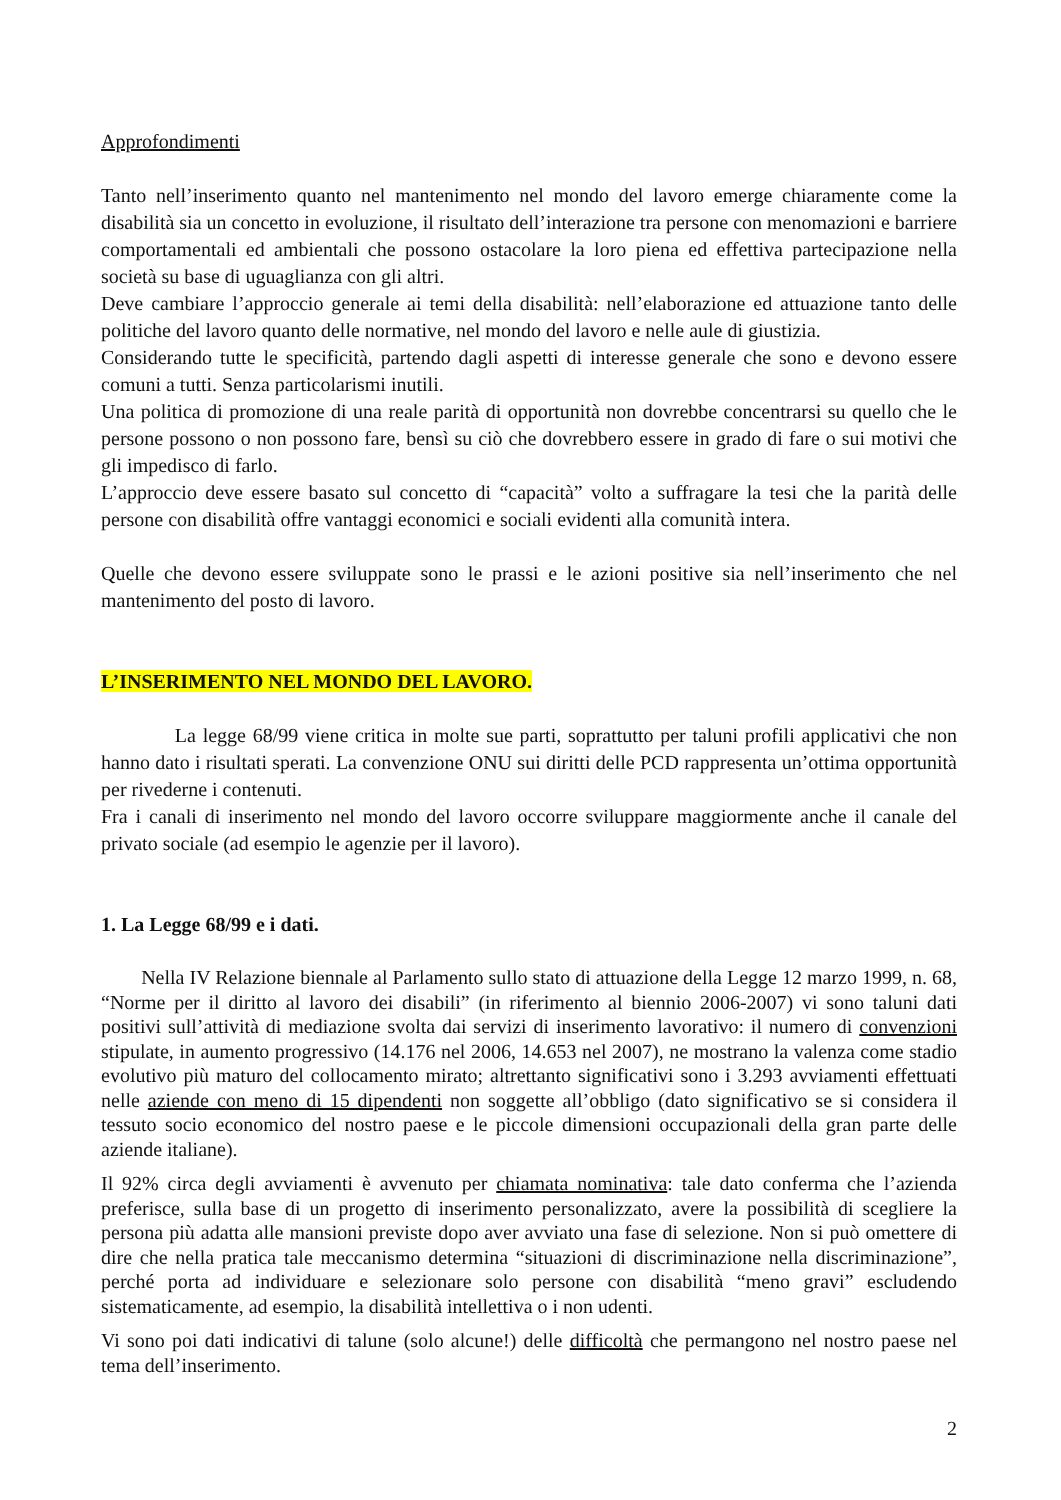Approfondimenti
Tanto nell’inserimento quanto nel mantenimento nel mondo del lavoro emerge chiaramente come la disabilità sia un concetto in evoluzione, il risultato dell’interazione tra persone con menomazioni e barriere comportamentali ed ambientali che possono ostacolare la loro piena ed effettiva partecipazione nella società su base di uguaglianza con gli altri.
Deve cambiare l’approccio generale ai temi della disabilità: nell’elaborazione ed attuazione tanto delle politiche del lavoro quanto delle normative, nel mondo del lavoro e nelle aule di giustizia.
Considerando tutte le specificità, partendo dagli aspetti di interesse generale che sono e devono essere comuni a tutti. Senza particolarismi inutili.
Una politica di promozione di una reale parità di opportunità non dovrebbe concentrarsi su quello che le persone possono o non possono fare, bensì su ciò che dovrebbero essere in grado di fare o sui motivi che gli impedisco di farlo.
L’approccio deve essere basato sul concetto di “capacità” volto a suffragare la tesi che la parità delle persone con disabilità offre vantaggi economici e sociali evidenti alla comunità intera.
Quelle che devono essere sviluppate sono le prassi e le azioni positive sia nell’inserimento che nel mantenimento del posto di lavoro.
L’INSERIMENTO NEL MONDO DEL LAVORO.
La legge 68/99 viene critica in molte sue parti, soprattutto per taluni profili applicativi che non hanno dato i risultati sperati. La convenzione ONU sui diritti delle PCD rappresenta un’ottima opportunità per rivederne i contenuti.
Fra i canali di inserimento nel mondo del lavoro occorre sviluppare maggiormente anche il canale del privato sociale (ad esempio le agenzie per il lavoro).
1. La Legge 68/99 e i dati.
Nella IV Relazione biennale al Parlamento sullo stato di attuazione della Legge 12 marzo 1999, n. 68, “Norme per il diritto al lavoro dei disabili” (in riferimento al biennio 2006-2007) vi sono taluni dati positivi sull’attività di mediazione svolta dai servizi di inserimento lavorativo: il numero di convenzioni stipulate, in aumento progressivo (14.176 nel 2006, 14.653 nel 2007), ne mostrano la valenza come stadio evolutivo più maturo del collocamento mirato; altrettanto significativi sono i 3.293 avviamenti effettuati nelle aziende con meno di 15 dipendenti non soggette all’obbligo (dato significativo se si considera il tessuto socio economico del nostro paese e le piccole dimensioni occupazionali della gran parte delle aziende italiane).
Il 92% circa degli avviamenti è avvenuto per chiamata nominativa: tale dato conferma che l’azienda preferisce, sulla base di un progetto di inserimento personalizzato, avere la possibilità di scegliere la persona più adatta alle mansioni previste dopo aver avviato una fase di selezione. Non si può omettere di dire che nella pratica tale meccanismo determina “situazioni di discriminazione nella discriminazione”, perché porta ad individuare e selezionare solo persone con disabilità “meno gravi” escludendo sistematicamente, ad esempio, la disabilità intellettiva o i non udenti.
Vi sono poi dati indicativi di talune (solo alcune!) delle difficoltà che permangono nel nostro paese nel tema dell’inserimento.
2